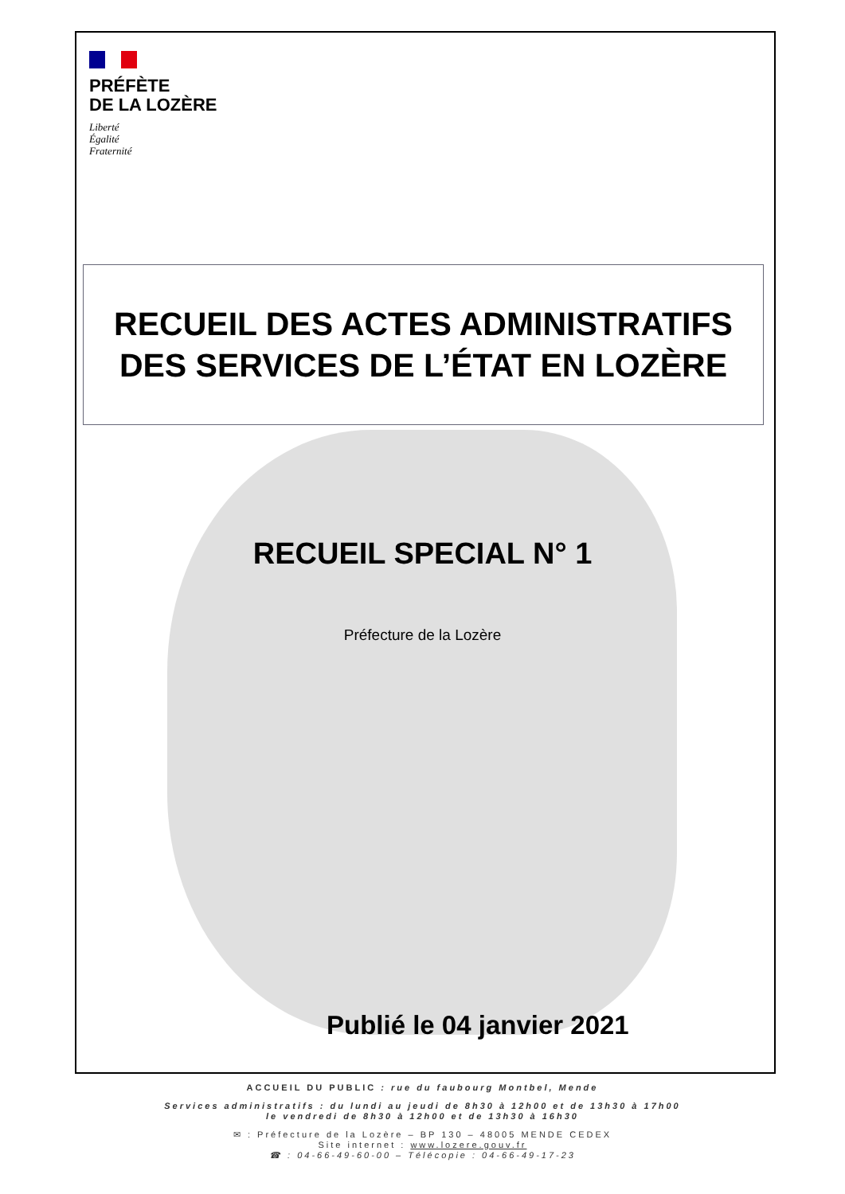PRÉFÈTE
DE LA LOZÈRE
Liberté
Égalité
Fraternité
RECUEIL DES ACTES ADMINISTRATIFS
DES SERVICES DE L’ÉTAT EN LOZÈRE
RECUEIL SPECIAL N° 1
Préfecture de la Lozère
Publié le 04 janvier 2021
ACCUEIL DU PUBLIC : rue du faubourg Montbel, Mende
Services administratifs : du lundi au jeudi de 8h30 à 12h00 et de 13h30 à 17h00
le vendredi de 8h30 à 12h00 et de 13h30 à 16h30
✉ : Préfecture de la Lozère – BP 130 – 48005 MENDE CEDEX
Site internet : www.lozere.gouv.fr
☎ : 04-66-49-60-00 – Télécopie : 04-66-49-17-23